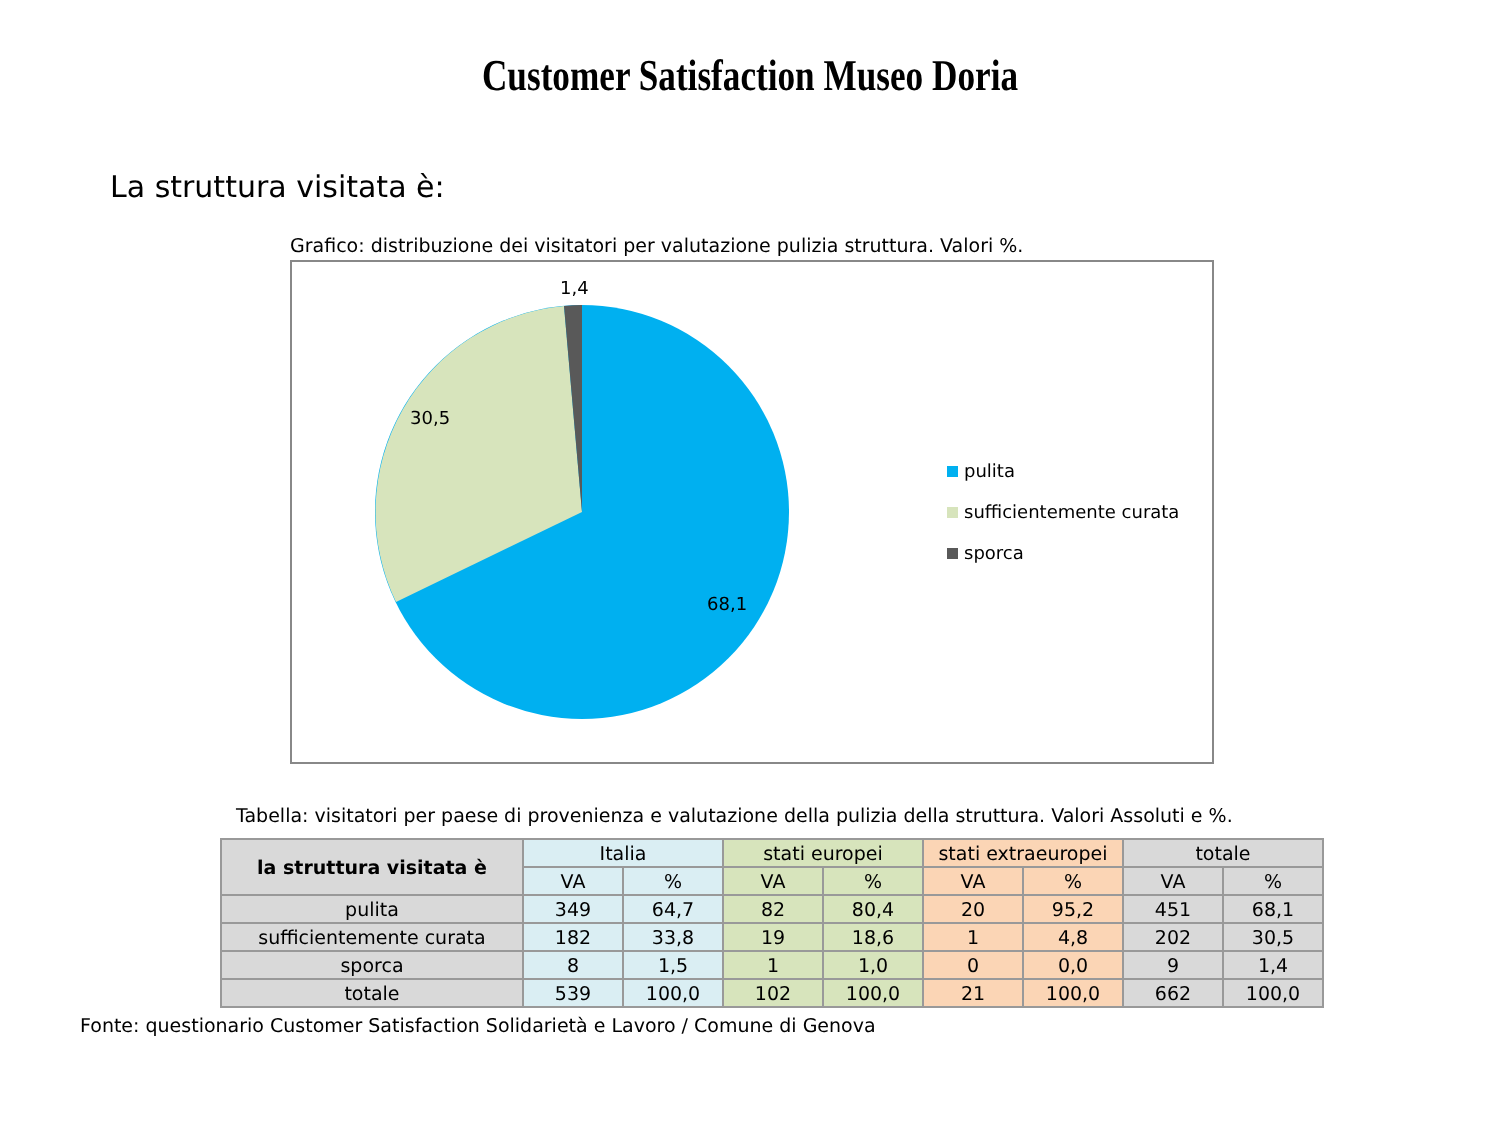Customer Satisfaction Museo Doria
La struttura visitata è:
Grafico: distribuzione dei visitatori per valutazione pulizia struttura. Valori %.
1,4
30,5
68,1
pulita
sufficientemente curata
sporca
Tabella: visitatori per paese di provenienza e valutazione della pulizia della struttura. Valori Assoluti e %.
| la struttura visitata è | Italia | | stati europei | | stati extraeuropei | | totale | |
| --- | --- | --- | --- | --- | --- | --- | --- | --- |
| | VA | % | VA | % | VA | % | VA | % |
| pulita | 349 | 64,7 | 82 | 80,4 | 20 | 95,2 | 451 | 68,1 |
| sufficientemente curata | 182 | 33,8 | 19 | 18,6 | 1 | 4,8 | 202 | 30,5 |
| sporca | 8 | 1,5 | 1 | 1,0 | 0 | 0,0 | 9 | 1,4 |
| totale | 539 | 100,0 | 102 | 100,0 | 21 | 100,0 | 662 | 100,0 |
Fonte: questionario Customer Satisfaction Solidarietà e Lavoro / Comune di Genova